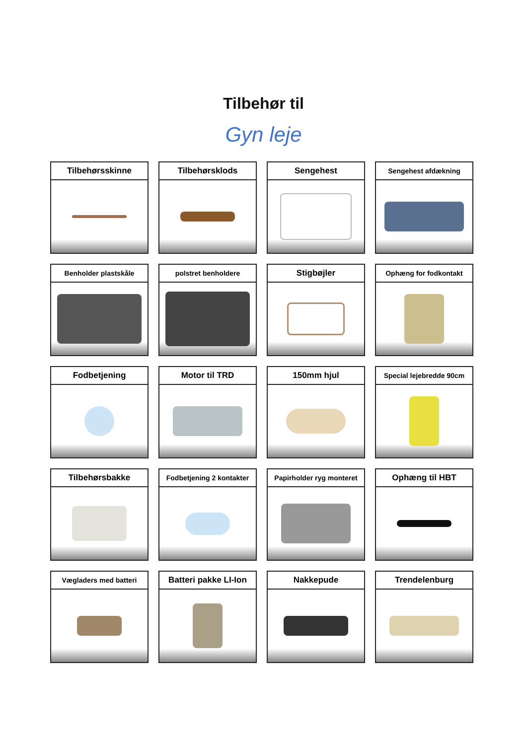Tilbehør til
Gyn leje
Tilbehørsskinne
Tilbehørsklods
Sengehest
Sengehest afdækning
Benholder plastskåle
polstret benholdere
Stigbøjler
Ophæng for fodkontakt
Fodbetjening
Motor til TRD
150mm hjul
Special lejebredde 90cm
Tilbehørsbakke
Fodbetjening 2 kontakter
Papirholder ryg monteret
Ophæng til HBT
Vægladers med batteri
Batteri pakke LI-Ion
Nakkepude
Trendelenburg